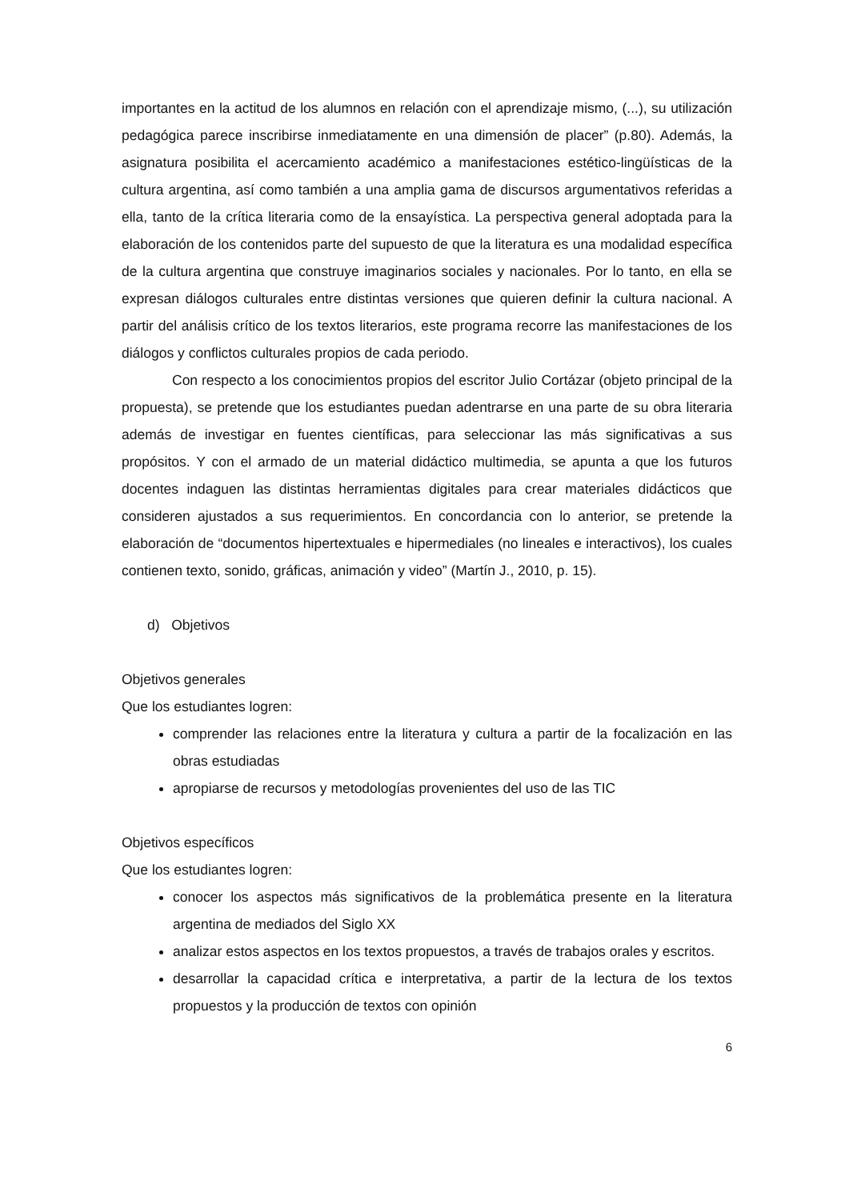importantes en la actitud de los alumnos en relación con el aprendizaje mismo, (...), su utilización pedagógica parece inscribirse inmediatamente en una dimensión de placer” (p.80). Además, la asignatura posibilita el acercamiento académico a manifestaciones estético-lingüísticas de la cultura argentina, así como también a una amplia gama de discursos argumentativos referidas a ella, tanto de la crítica literaria como de la ensayística. La perspectiva general adoptada para la elaboración de los contenidos parte del supuesto de que la literatura es una modalidad específica de la cultura argentina que construye imaginarios sociales y nacionales. Por lo tanto, en ella se expresan diálogos culturales entre distintas versiones que quieren definir la cultura nacional. A partir del análisis crítico de los textos literarios, este programa recorre las manifestaciones de los diálogos y conflictos culturales propios de cada periodo.
Con respecto a los conocimientos propios del escritor Julio Cortázar (objeto principal de la propuesta), se pretende que los estudiantes puedan adentrarse en una parte de su obra literaria además de investigar en fuentes científicas, para seleccionar las más significativas a sus propósitos. Y con el armado de un material didáctico multimedia, se apunta a que los futuros docentes indaguen las distintas herramientas digitales para crear materiales didácticos que consideren ajustados a sus requerimientos. En concordancia con lo anterior, se pretende la elaboración de “documentos hipertextuales e hipermediales (no lineales e interactivos), los cuales contienen texto, sonido, gráficas, animación y video” (Martín J., 2010, p. 15).
d) Objetivos
Objetivos generales
Que los estudiantes logren:
comprender las relaciones entre la literatura y cultura a partir de la focalización en las obras estudiadas
apropiarse de recursos y metodologías provenientes del uso de las TIC
Objetivos específicos
Que los estudiantes logren:
conocer los aspectos más significativos de la problemática presente en la literatura argentina de mediados del Siglo XX
analizar estos aspectos en los textos propuestos, a través de trabajos orales y escritos.
desarrollar la capacidad crítica e interpretativa, a partir de la lectura de los textos propuestos y la producción de textos con opinión
6